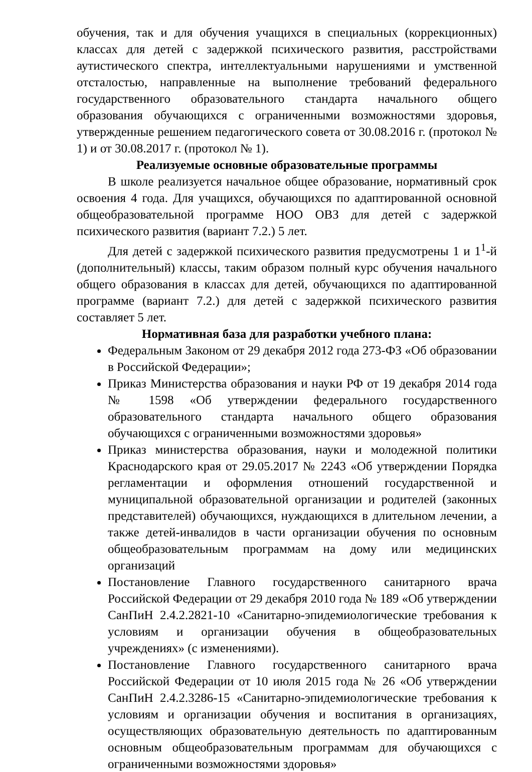обучения, так и для обучения учащихся в специальных (коррекционных) классах для детей с задержкой психического развития, расстройствами аутистического спектра, интеллектуальными нарушениями и умственной отсталостью, направленные на выполнение требований федерального государственного образовательного стандарта начального общего образования обучающихся с ограниченными возможностями здоровья, утвержденные решением педагогического совета от 30.08.2016 г. (протокол № 1) и от 30.08.2017 г. (протокол № 1).
Реализуемые основные образовательные программы
В школе реализуется начальное общее образование, нормативный срок освоения 4 года. Для учащихся, обучающихся по адаптированной основной общеобразовательной программе НОО ОВЗ для детей с задержкой психического развития (вариант 7.2.) 5 лет.
Для детей с задержкой психического развития предусмотрены 1 и 1<sup>1</sup>-й (дополнительный) классы, таким образом полный курс обучения начального общего образования в классах для детей, обучающихся по адаптированной программе (вариант 7.2.) для детей с задержкой психического развития составляет 5 лет.
Нормативная база для разработки учебного плана:
Федеральным Законом от 29 декабря 2012 года 273-ФЗ «Об образовании в Российской Федерации»;
Приказ Министерства образования и науки РФ от 19 декабря 2014 года № 1598 «Об утверждении федерального государственного образовательного стандарта начального общего образования обучающихся с ограниченными возможностями здоровья»
Приказ министерства образования, науки и молодежной политики Краснодарского края от 29.05.2017 № 2243 «Об утверждении Порядка регламентации и оформления отношений государственной и муниципальной образовательной организации и родителей (законных представителей) обучающихся, нуждающихся в длительном лечении, а также детей-инвалидов в части организации обучения по основным общеобразовательным программам на дому или медицинских организаций
Постановление Главного государственного санитарного врача Российской Федерации от 29 декабря 2010 года № 189 «Об утверждении СанПиН 2.4.2.2821-10 «Санитарно-эпидемиологические требования к условиям и организации обучения в общеобразовательных учреждениях» (с изменениями).
Постановление Главного государственного санитарного врача Российской Федерации от 10 июля 2015 года № 26 «Об утверждении СанПиН 2.4.2.3286-15 «Санитарно-эпидемиологические требования к условиям и организации обучения и воспитания в организациях, осуществляющих образовательную деятельность по адаптированным основным общеобразовательным программам для обучающихся с ограниченными возможностями здоровья»